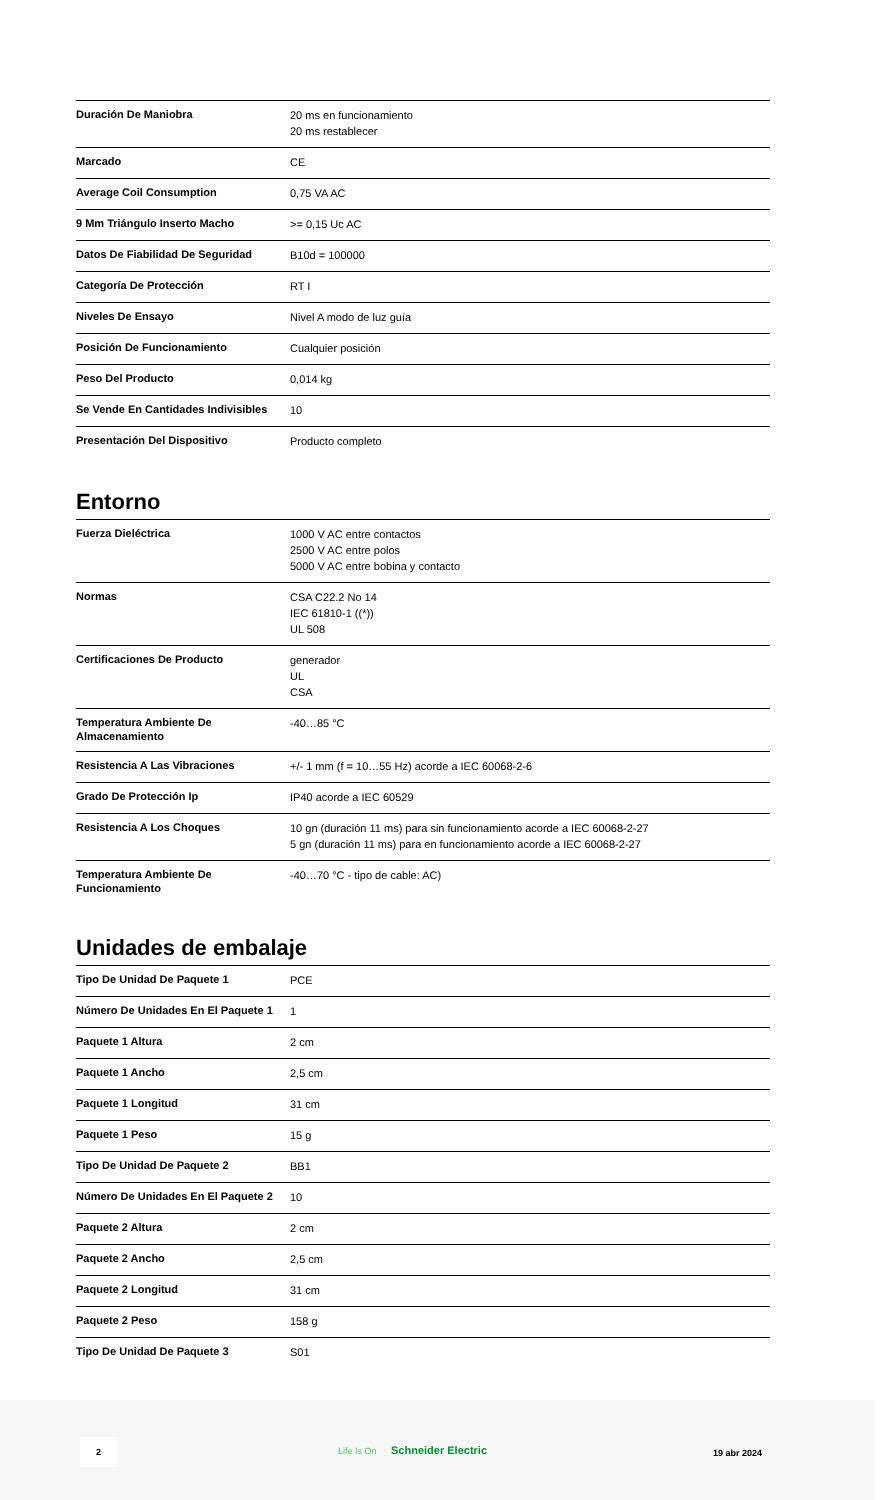| Duración De Maniobra | 20 ms en funcionamiento 20 ms restablecer |
| Marcado | CE |
| Average Coil Consumption | 0,75 VA AC |
| 9 Mm Triángulo Inserto Macho | >= 0,15 Uc AC |
| Datos De Fiabilidad De Seguridad | B10d = 100000 |
| Categoría De Protección | RT I |
| Niveles De Ensayo | Nivel A modo de luz guía |
| Posición De Funcionamiento | Cualquier posición |
| Peso Del Producto | 0,014 kg |
| Se Vende En Cantidades Indivisibles | 10 |
| Presentación Del Dispositivo | Producto completo |
Entorno
| Fuerza Dieléctrica | 1000 V AC entre contactos 2500 V AC entre polos 5000 V AC entre bobina y contacto |
| Normas | CSA C22.2 No 14 IEC 61810-1 ((*)) UL 508 |
| Certificaciones De Producto | generador UL CSA |
| Temperatura Ambiente De Almacenamiento | -40…85 °C |
| Resistencia A Las Vibraciones | +/- 1 mm (f = 10…55 Hz) acorde a IEC 60068-2-6 |
| Grado De Protección Ip | IP40 acorde a IEC 60529 |
| Resistencia A Los Choques | 10 gn (duración 11 ms) para sin funcionamiento acorde a IEC 60068-2-27 5 gn (duración 11 ms) para en funcionamiento acorde a IEC 60068-2-27 |
| Temperatura Ambiente De Funcionamiento | -40…70 °C - tipo de cable: AC) |
Unidades de embalaje
| Tipo De Unidad De Paquete 1 | PCE |
| Número De Unidades En El Paquete 1 | 1 |
| Paquete 1 Altura | 2 cm |
| Paquete 1 Ancho | 2,5 cm |
| Paquete 1 Longitud | 31 cm |
| Paquete 1 Peso | 15 g |
| Tipo De Unidad De Paquete 2 | BB1 |
| Número De Unidades En El Paquete 2 | 10 |
| Paquete 2 Altura | 2 cm |
| Paquete 2 Ancho | 2,5 cm |
| Paquete 2 Longitud | 31 cm |
| Paquete 2 Peso | 158 g |
| Tipo De Unidad De Paquete 3 | S01 |
2
Life Is On Schneider Electric 19 abr 2024